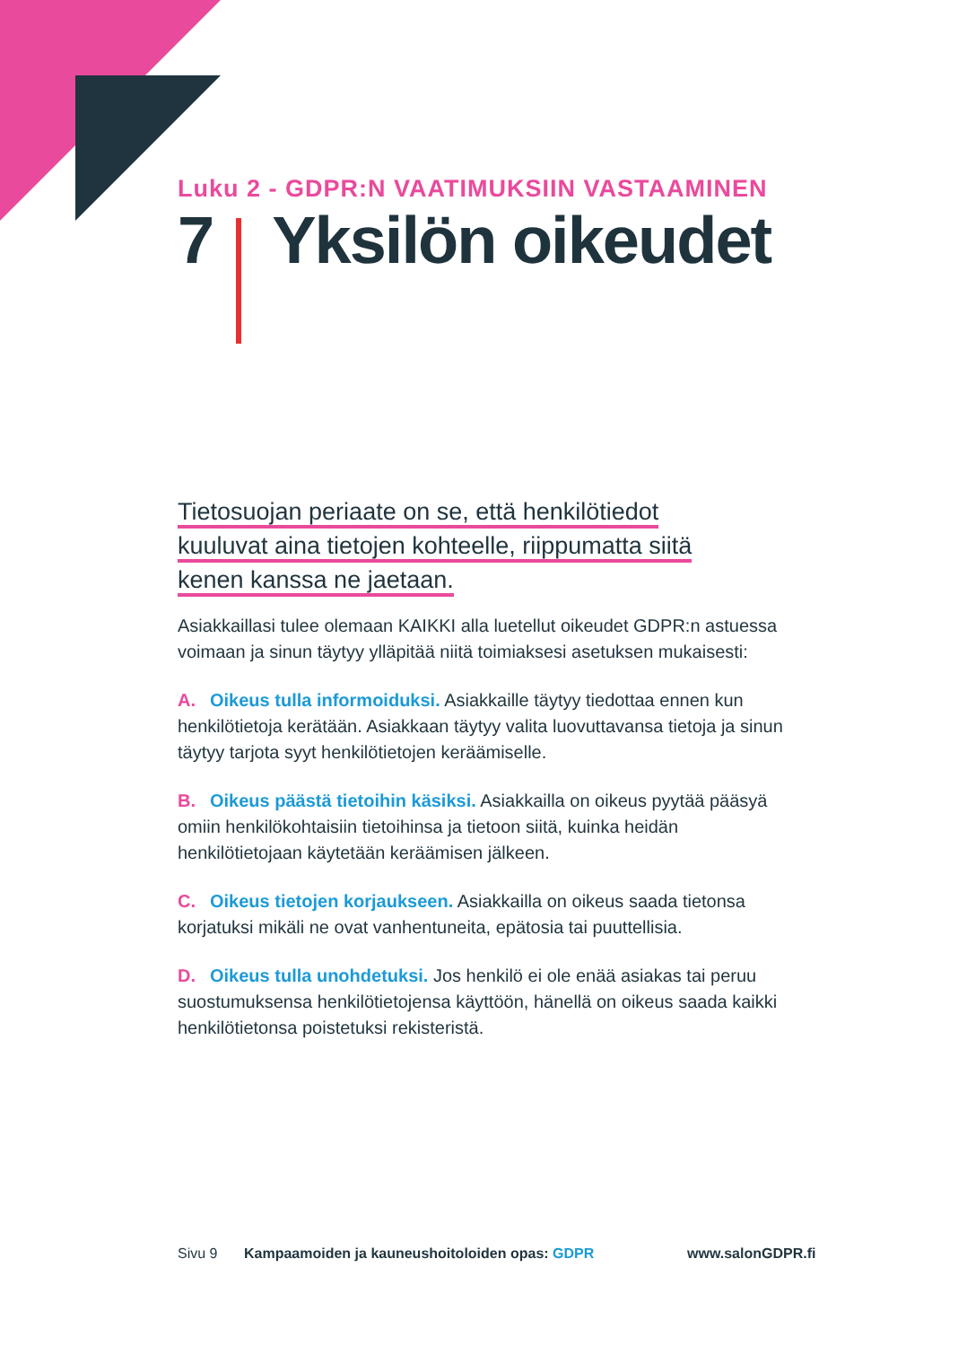Luku 2 - GDPR:N VAATIMUKSIIN VASTAAMINEN
7 Yksilön oikeudet
Tietosuojan periaate on se, että henkilötiedot
kuuluvat aina tietojen kohteelle, riippumatta siitä
kenen kanssa ne jaetaan.
Asiakkaillasi tulee olemaan KAIKKI alla luetellut oikeudet GDPR:n astuessa voimaan ja sinun täytyy ylläpitää niitä toimiaksesi asetuksen mukaisesti:
A. Oikeus tulla informoiduksi. Asiakkaille täytyy tiedottaa ennen kun henkilötietoja kerätään. Asiakkaan täytyy valita luovuttavansa tietoja ja sinun täytyy tarjota syyt henkilötietojen keräämiselle.
B. Oikeus päästä tietoihin käsiksi. Asiakkailla on oikeus pyytää pääsyä omiin henkilökohtaisiin tietoihinsa ja tietoon siitä, kuinka heidän henkilötietojaan käytetään keräämisen jälkeen.
C. Oikeus tietojen korjaukseen. Asiakkailla on oikeus saada tietonsa korjatuksi mikäli ne ovat vanhentuneita, epätosia tai puuttellisia.
D. Oikeus tulla unohdetuksi. Jos henkilö ei ole enää asiakas tai peruu suostumuksensa henkilötietojensa käyttöön, hänellä on oikeus saada kaikki henkilötietonsa poistetuksi rekisteristä.
Sivu 9 Kampaamoiden ja kauneushoitoloiden opas: GDPR www.salonGDPR.fi